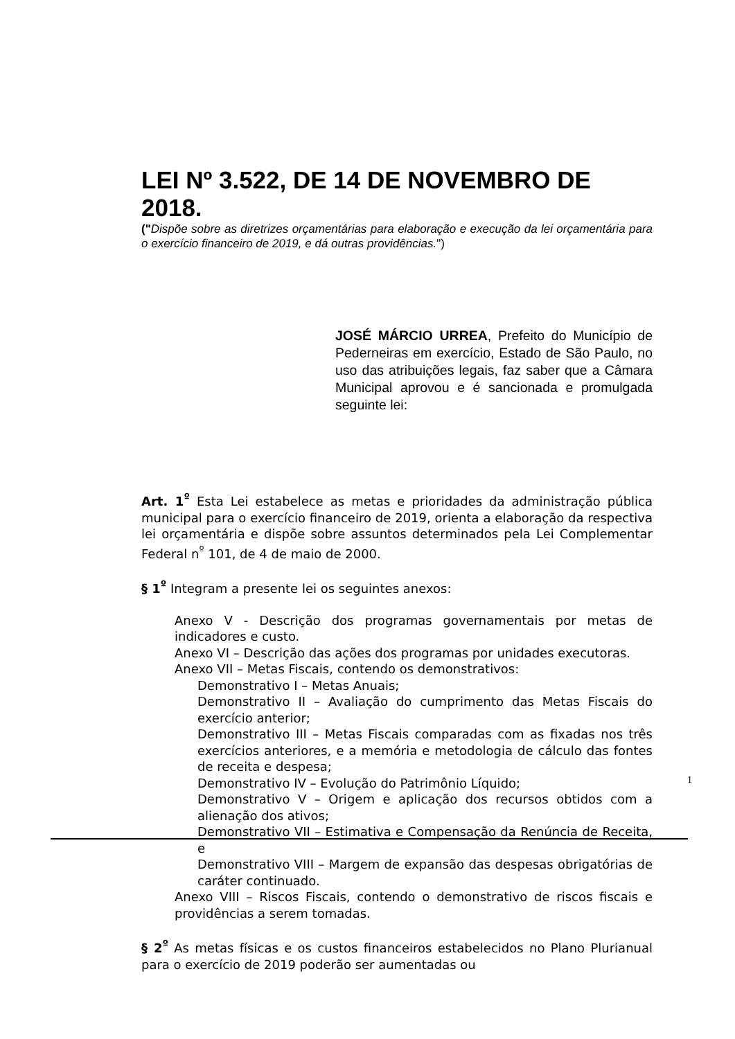LEI Nº 3.522, DE 14 DE NOVEMBRO DE 2018.
("Dispõe sobre as diretrizes orçamentárias para elaboração e execução da lei orçamentária para o exercício financeiro de 2019, e dá outras providências.")
JOSÉ MÁRCIO URREA, Prefeito do Município de Pederneiras em exercício, Estado de São Paulo, no uso das atribuições legais, faz saber que a Câmara Municipal aprovou e é sancionada e promulgada seguinte lei:
Art. 1<sup>º</sup> Esta Lei estabelece as metas e prioridades da administração pública municipal para o exercício financeiro de 2019, orienta a elaboração da respectiva lei orçamentária e dispõe sobre assuntos determinados pela Lei Complementar Federal n<sup>º</sup> 101, de 4 de maio de 2000.
§ 1<sup>º</sup> Integram a presente lei os seguintes anexos:
Anexo V - Descrição dos programas governamentais por metas de indicadores e custo.
Anexo VI – Descrição das ações dos programas por unidades executoras.
Anexo VII – Metas Fiscais, contendo os demonstrativos:
Demonstrativo I – Metas Anuais;
Demonstrativo II – Avaliação do cumprimento das Metas Fiscais do exercício anterior;
Demonstrativo III – Metas Fiscais comparadas com as fixadas nos três exercícios anteriores, e a memória e metodologia de cálculo das fontes de receita e despesa;
Demonstrativo IV – Evolução do Patrimônio Líquido;
Demonstrativo V – Origem e aplicação dos recursos obtidos com a alienação dos ativos;
Demonstrativo VII – Estimativa e Compensação da Renúncia de Receita, e
Demonstrativo VIII – Margem de expansão das despesas obrigatórias de caráter continuado.
Anexo VIII – Riscos Fiscais, contendo o demonstrativo de riscos fiscais e providências a serem tomadas.
§ 2<sup>º</sup> As metas físicas e os custos financeiros estabelecidos no Plano Plurianual para o exercício de 2019 poderão ser aumentadas ou
1